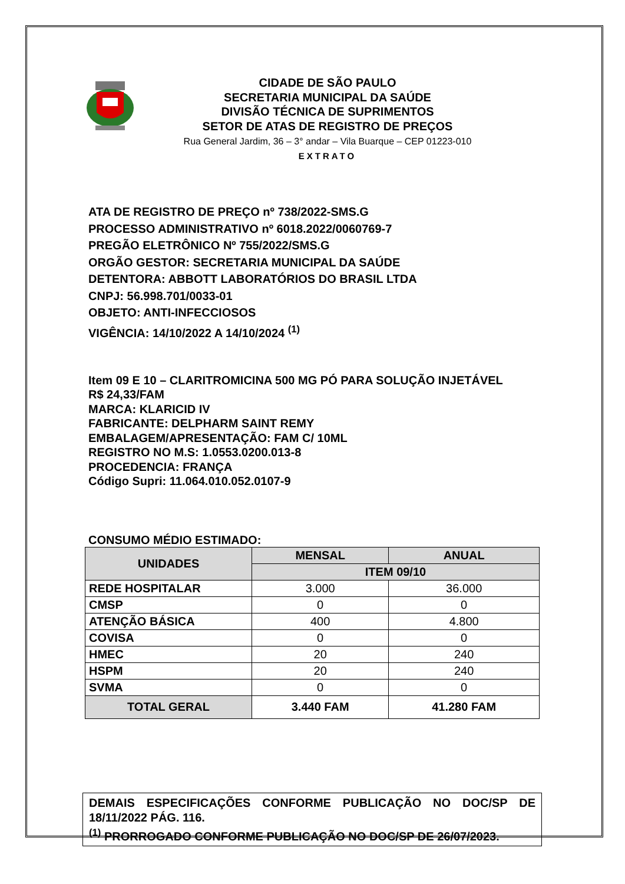CIDADE DE SÃO PAULO
SECRETARIA MUNICIPAL DA SAÚDE
DIVISÃO TÉCNICA DE SUPRIMENTOS
SETOR DE ATAS DE REGISTRO DE PREÇOS
Rua General Jardim, 36 – 3° andar – Vila Buarque – CEP 01223-010
EXTRATO
ATA DE REGISTRO DE PREÇO nº 738/2022-SMS.G
PROCESSO ADMINISTRATIVO nº 6018.2022/0060769-7
PREGÃO ELETRÔNICO Nº 755/2022/SMS.G
ORGÃO GESTOR: SECRETARIA MUNICIPAL DA SAÚDE
DETENTORA: ABBOTT LABORATÓRIOS DO BRASIL LTDA
CNPJ: 56.998.701/0033-01
OBJETO: ANTI-INFECCIOSOS
VIGÊNCIA: 14/10/2022 A 14/10/2024 <sup>(1)</sup>
Item 09 E 10 – CLARITROMICINA 500 MG PÓ PARA SOLUÇÃO INJETÁVEL
R$ 24,33/FAM
MARCA: KLARICID IV
FABRICANTE: DELPHARM SAINT REMY
EMBALAGEM/APRESENTAÇÃO: FAM C/ 10ML
REGISTRO NO M.S: 1.0553.0200.013-8
PROCEDENCIA: FRANÇA
Código Supri: 11.064.010.052.0107-9
CONSUMO MÉDIO ESTIMADO:
| UNIDADES | MENSAL | ANUAL |
| --- | --- | --- |
| | ITEM 09/10 | |
| REDE HOSPITALAR | 3.000 | 36.000 |
| CMSP | 0 | 0 |
| ATENÇÃO BÁSICA | 400 | 4.800 |
| COVISA | 0 | 0 |
| HMEC | 20 | 240 |
| HSPM | 20 | 240 |
| SVMA | 0 | 0 |
| TOTAL GERAL | 3.440 FAM | 41.280 FAM |
DEMAIS ESPECIFICAÇÕES CONFORME PUBLICAÇÃO NO DOC/SP DE 18/11/2022 PÁG. 116.
<sup>(1)</sup> PRORROGADO CONFORME PUBLICAÇÃO NO DOC/SP DE 26/07/2023.